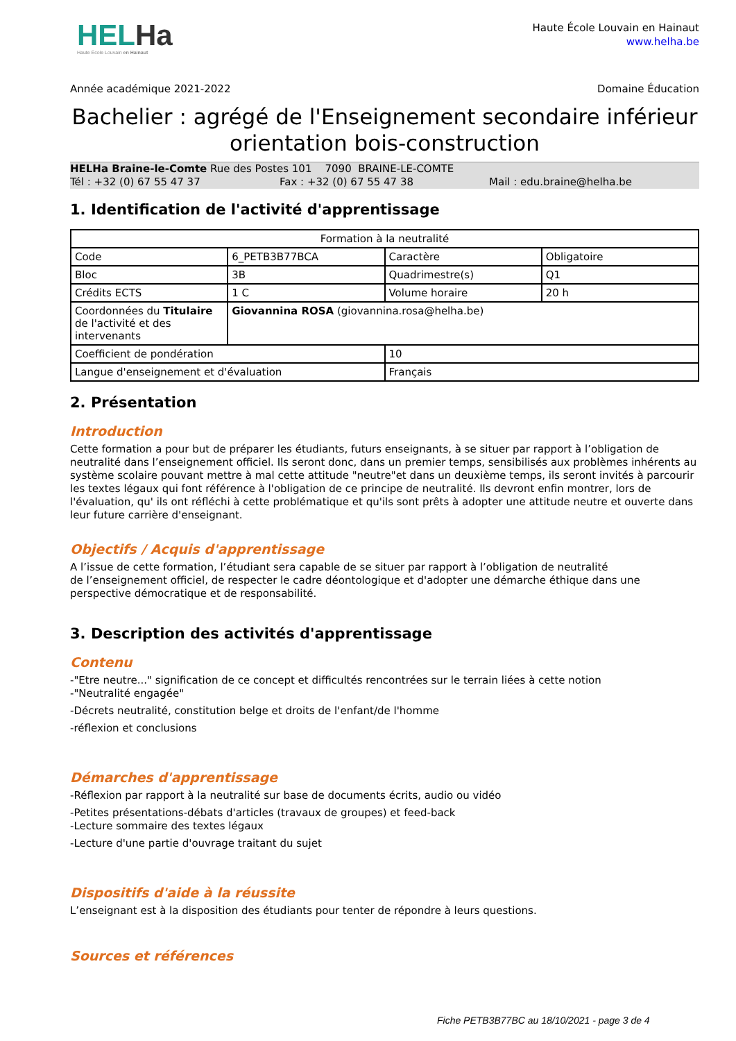HELHa
Haute École Louvain en Hainaut
Haute École Louvain en Hainaut
www.helha.be
Année académique 2021-2022 Domaine Éducation
Bachelier : agrégé de l'Enseignement secondaire inférieur orientation bois-construction
HELHa Braine-le-Comte Rue des Postes 101 7090 BRAINE-LE-COMTE
Tél : +32 (0) 67 55 47 37 Fax : +32 (0) 67 55 47 38 Mail : edu.braine@helha.be
1. Identification de l'activité d'apprentissage
| Formation à la neutralité | | | |
| Code | 6_PETB3B77BCA | Caractère | Obligatoire |
| Bloc | 3B | Quadrimestre(s) | Q1 |
| Crédits ECTS | 1 C | Volume horaire | 20 h |
| Coordonnées du Titulaire de l'activité et des intervenants | Giovannina ROSA (giovannina.rosa@helha.be) | | |
| Coefficient de pondération | | 10 | |
| Langue d'enseignement et d'évaluation | | Français | |
2. Présentation
Introduction
Cette formation a pour but de préparer les étudiants, futurs enseignants, à se situer par rapport à l’obligation de neutralité dans l’enseignement officiel. Ils seront donc, dans un premier temps, sensibilisés aux problèmes inhérents au système scolaire pouvant mettre à mal cette attitude "neutre"et dans un deuxième temps, ils seront invités à parcourir les textes légaux qui font référence à l'obligation de ce principe de neutralité. Ils devront enfin montrer, lors de l'évaluation, qu' ils ont réfléchi à cette problématique et qu'ils sont prêts à adopter une attitude neutre et ouverte dans leur future carrière d'enseignant.
Objectifs / Acquis d'apprentissage
A l’issue de cette formation, l’étudiant sera capable de se situer par rapport à l’obligation de neutralité
de l’enseignement officiel, de respecter le cadre déontologique et d'adopter une démarche éthique dans une perspective démocratique et de responsabilité.
3. Description des activités d'apprentissage
Contenu
-"Etre neutre..." signification de ce concept et difficultés rencontrées sur le terrain liées à cette notion
-"Neutralité engagée"
-Décrets neutralité, constitution belge et droits de l'enfant/de l'homme
-réflexion et conclusions
Démarches d'apprentissage
-Réflexion par rapport à la neutralité sur base de documents écrits, audio ou vidéo
-Petites présentations-débats d'articles (travaux de groupes) et feed-back
-Lecture sommaire des textes légaux
-Lecture d'une partie d'ouvrage traitant du sujet
Dispositifs d'aide à la réussite
L’enseignant est à la disposition des étudiants pour tenter de répondre à leurs questions.
Sources et références
Fiche PETB3B77BC au 18/10/2021 - page 3 de 4